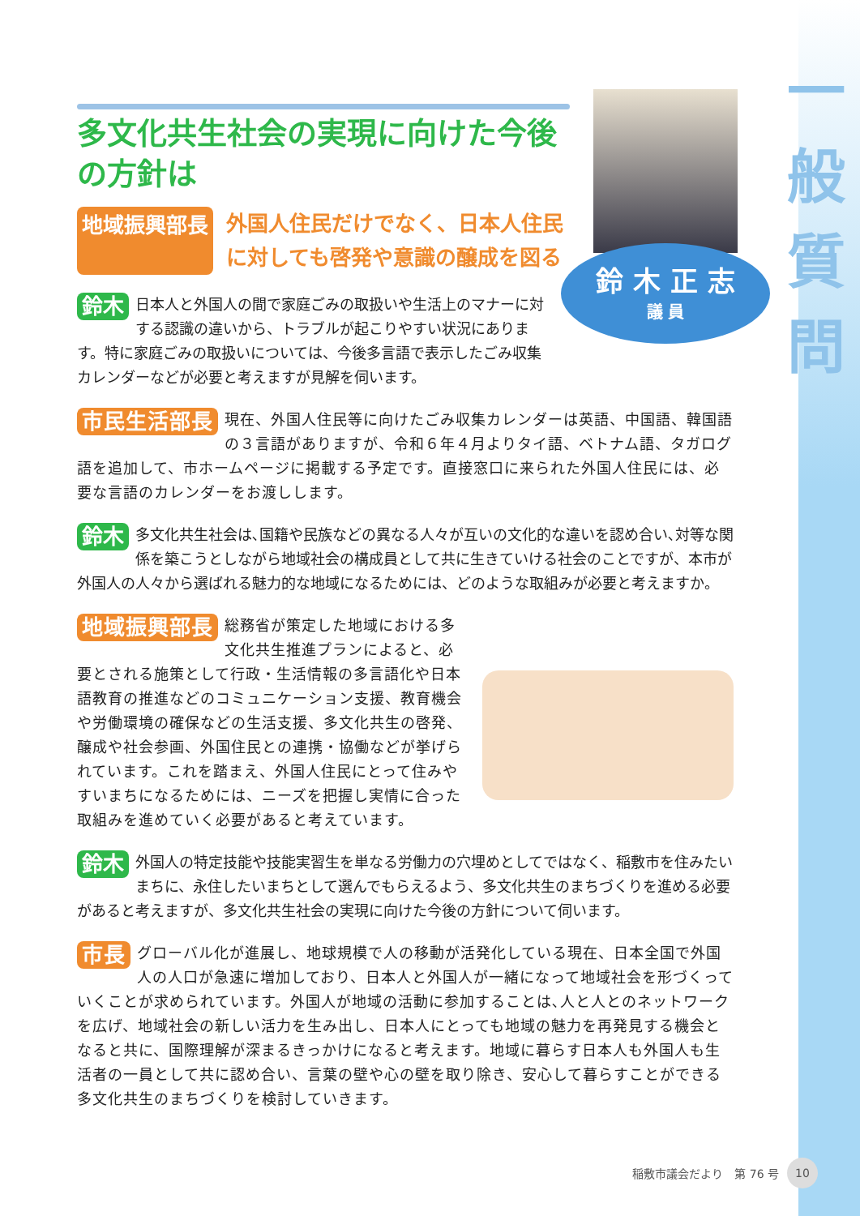一
般
質
問
多文化共生社会の実現に向けた今後の方針は
地域振興部長
外国人住民だけでなく、日本人住民に対しても啓発や意識の醸成を図る
鈴木 日本人と外国人の間で家庭ごみの取扱いや生活上のマナーに対する認識の違いから、トラブルが起こりやすい状況にあります。特に家庭ごみの取扱いについては、今後多言語で表示したごみ収集カレンダーなどが必要と考えますが見解を伺います。
市民生活部長 現在、外国人住民等に向けたごみ収集カレンダーは英語、中国語、韓国語の３言語がありますが、令和６年４月よりタイ語、ベトナム語、タガログ語を追加して、市ホームページに掲載する予定です。直接窓口に来られた外国人住民には、必要な言語のカレンダーをお渡しします。
鈴木 多文化共生社会は､国籍や民族などの異なる人々が互いの文化的な違いを認め合い､対等な関係を築こうとしながら地域社会の構成員として共に生きていける社会のことですが、本市が外国人の人々から選ばれる魅力的な地域になるためには、どのような取組みが必要と考えますか。
地域振興部長 総務省が策定した地域における多文化共生推進プランによると、必要とされる施策として行政・生活情報の多言語化や日本語教育の推進などのコミュニケーション支援、教育機会や労働環境の確保などの生活支援、多文化共生の啓発、醸成や社会参画、外国住民との連携・協働などが挙げられています。これを踏まえ、外国人住民にとって住みやすいまちになるためには、ニーズを把握し実情に合った取組みを進めていく必要があると考えています。
鈴木 外国人の特定技能や技能実習生を単なる労働力の穴埋めとしてではなく、稲敷市を住みたいまちに、永住したいまちとして選んでもらえるよう、多文化共生のまちづくりを進める必要があると考えますが、多文化共生社会の実現に向けた今後の方針について伺います。
市長 グローバル化が進展し、地球規模で人の移動が活発化している現在、日本全国で外国人の人口が急速に増加しており、日本人と外国人が一緒になって地域社会を形づくっていくことが求められています。外国人が地域の活動に参加することは､人と人とのネットワークを広げ、地域社会の新しい活力を生み出し、日本人にとっても地域の魅力を再発見する機会となると共に、国際理解が深まるきっかけになると考えます。地域に暮らす日本人も外国人も生活者の一員として共に認め合い、言葉の壁や心の壁を取り除き、安心して暮らすことができる多文化共生のまちづくりを検討していきます。
鈴 木 正 志
議 員
稲敷市議会だより　第 76 号 10